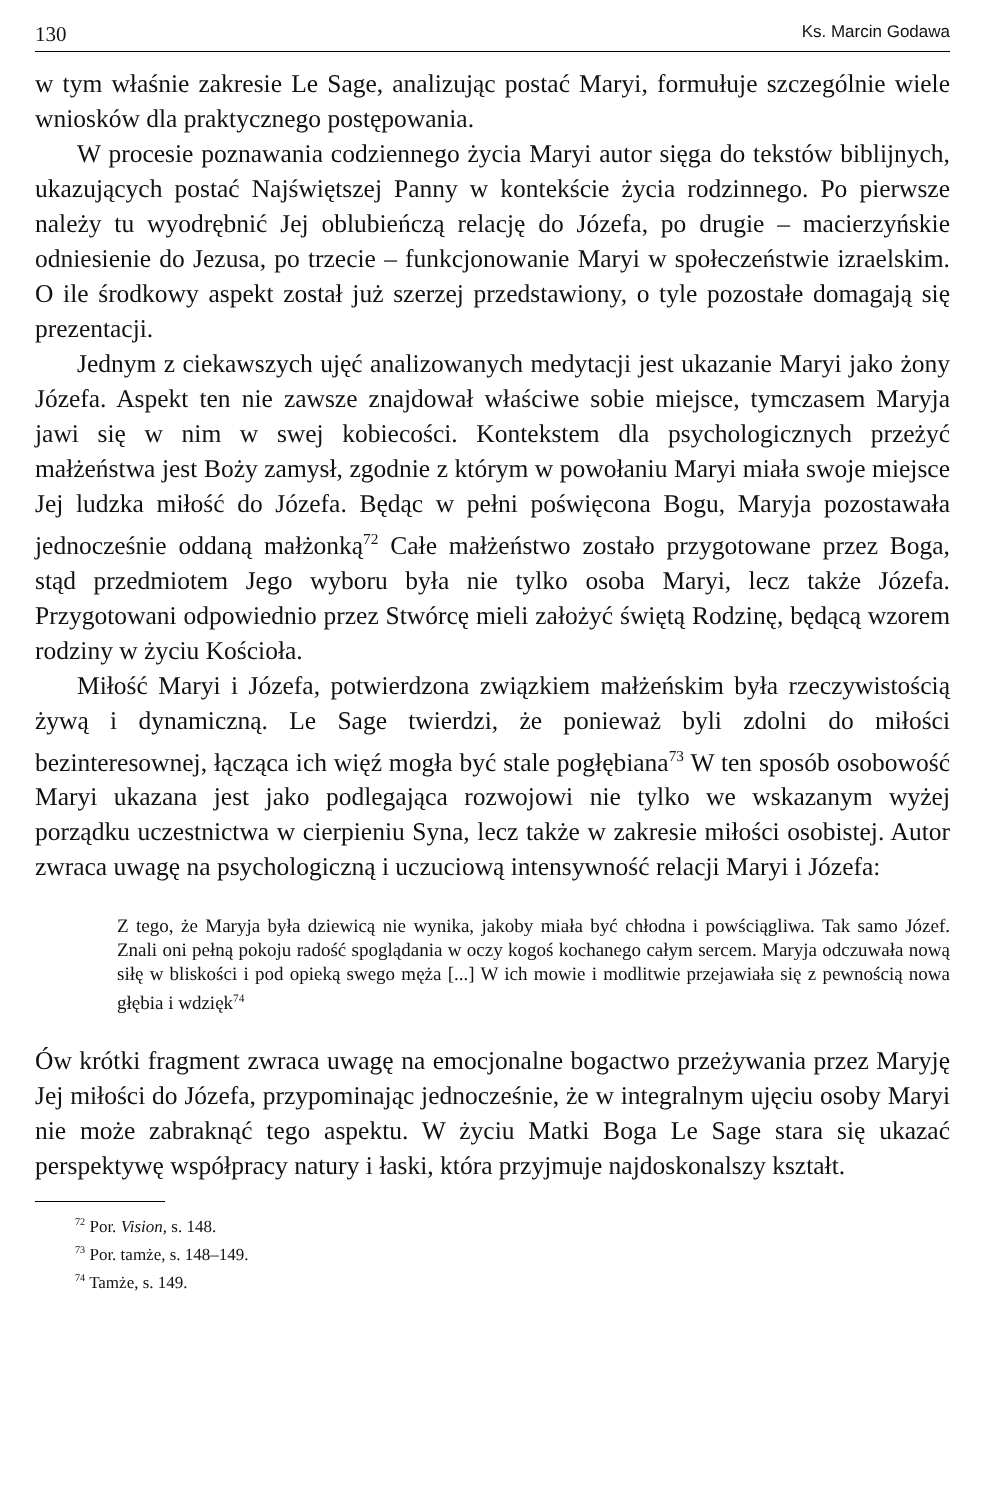130 Ks. Marcin Godawa
w tym właśnie zakresie Le Sage, analizując postać Maryi, formułuje szczególnie wiele wniosków dla praktycznego postępowania.
W procesie poznawania codziennego życia Maryi autor sięga do tekstów biblijnych, ukazujących postać Najświętszej Panny w kontekście życia rodzinnego. Po pierwsze należy tu wyodrębnić Jej oblubieńczą relację do Józefa, po drugie – macierzyńskie odniesienie do Jezusa, po trzecie – funkcjonowanie Maryi w społeczeństwie izraelskim. O ile środkowy aspekt został już szerzej przedstawiony, o tyle pozostałe domagają się prezentacji.
Jednym z ciekawszych ujęć analizowanych medytacji jest ukazanie Maryi jako żony Józefa. Aspekt ten nie zawsze znajdował właściwe sobie miejsce, tymczasem Maryja jawi się w nim w swej kobiecości. Kontekstem dla psychologicznych przeżyć małżeństwa jest Boży zamysł, zgodnie z którym w powołaniu Maryi miała swoje miejsce Jej ludzka miłość do Józefa. Będąc w pełni poświęcona Bogu, Maryja pozostawała jednocześnie oddaną małżonką<sup>72</sup> Całe małżeństwo zostało przygotowane przez Boga, stąd przedmiotem Jego wyboru była nie tylko osoba Maryi, lecz także Józefa. Przygotowani odpowiednio przez Stwórcę mieli założyć świętą Rodzinę, będącą wzorem rodziny w życiu Kościoła.
Miłość Maryi i Józefa, potwierdzona związkiem małżeńskim była rzeczywistością żywą i dynamiczną. Le Sage twierdzi, że ponieważ byli zdolni do miłości bezinteresownej, łącząca ich więź mogła być stale pogłębiana<sup>73</sup> W ten sposób osobowość Maryi ukazana jest jako podlegająca rozwojowi nie tylko we wskazanym wyżej porządku uczestnictwa w cierpieniu Syna, lecz także w zakresie miłości osobistej. Autor zwraca uwagę na psychologiczną i uczuciową intensywność relacji Maryi i Józefa:
Z tego, że Maryja była dziewicą nie wynika, jakoby miała być chłodna i powściągliwa. Tak samo Józef. Znali oni pełną pokoju radość spoglądania w oczy kogoś kochanego całym sercem. Maryja odczuwała nową siłę w bliskości i pod opieką swego męża [...] W ich mowie i modlitwie przejawiała się z pewnością nowa głębia i wdzięk<sup>74</sup>
Ów krótki fragment zwraca uwagę na emocjonalne bogactwo przeżywania przez Maryję Jej miłości do Józefa, przypominając jednocześnie, że w integralnym ujęciu osoby Maryi nie może zabraknąć tego aspektu. W życiu Matki Boga Le Sage stara się ukazać perspektywę współpracy natury i łaski, która przyjmuje najdoskonalszy kształt.
<sup>72</sup> Por. Vision, s. 148.
<sup>73</sup> Por. tamże, s. 148–149.
<sup>74</sup> Tamże, s. 149.